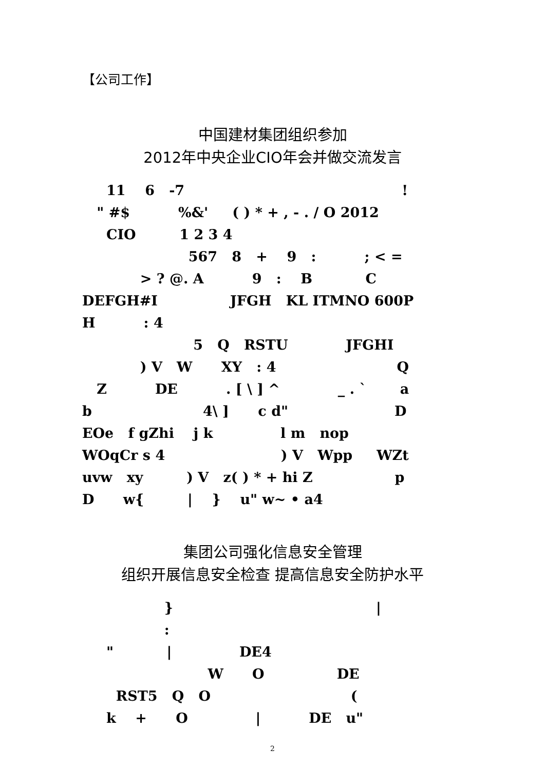【公司工作】
中国建材集团组织参加
2012年中央企业CIO年会并做交流发言
11 6 -7 ! " #$ %&' ( ) * + , - . / O 2012 CIO 1 2 3 4 567 8 + 9 : ; < = > ? @. A 9 : B C DEFGH#I JFGH KL ITMNO 600P H : 4 5 Q RSTU JFGHI ) V W XY : 4 Q Z DE . [ \ ] ^ _ . ` a b 4\ ] c d" D EOe f gZhi j k l m nop WOqCr s 4 ) V Wpp WZt uvw xy ) V z( ) * + hi Z p D w{ | } u" w~ • a4
集团公司强化信息安全管理
组织开展信息安全检查 提高信息安全防护水平
} | : " | DE4 W O DE RST5 Q O ( k + O | DE u"
2